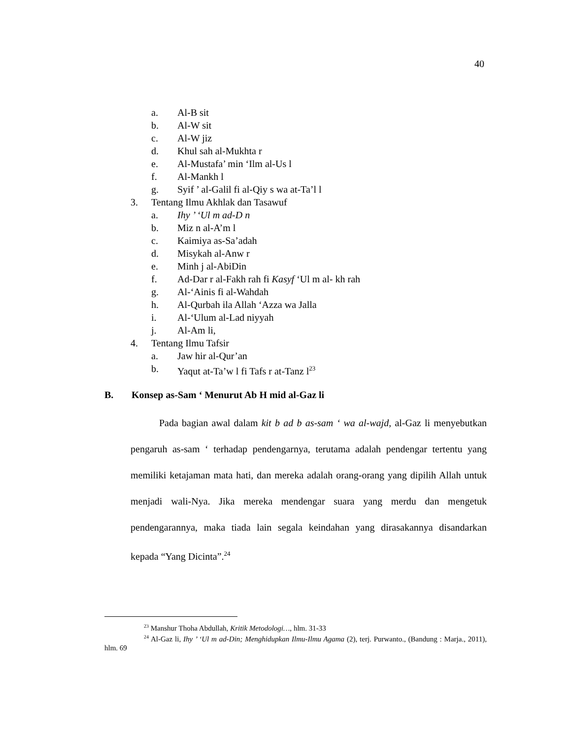40
a. Al-B sit
b. Al-W sit
c. Al-W jiz
d. Khul sah al-Mukhta r
e. Al-Mustafa’ min ‘Ilm al-Us l
f. Al-Mankh l
g. Syif ’ al-Galil fi al-Qiy s wa at-Ta’l l
3. Tentang Ilmu Akhlak dan Tasawuf
a. Ihy ’ ‘Ul m ad-D n
b. Miz n al-A’m l
c. Kaimiya as-Sa’adah
d. Misykah al-Anw r
e. Minh j al-AbiDin
f. Ad-Dar r al-Fakh rah fi Kasyf ‘Ul m al- kh rah
g. Al-‘Ainis fi al-Wahdah
h. Al-Qurbah ila Allah ‘Azza wa Jalla
i. Al-‘Ulum al-Lad niyyah
j. Al-Am li,
4. Tentang Ilmu Tafsir
a. Jaw hir al-Qur’an
b. Yaqut at-Ta’w l fi Tafs r at-Tanz l<sup>23</sup>
B. Konsep as-Sam ‘ Menurut Ab H mid al-Gaz li
Pada bagian awal dalam kit b ad b as-sam ‘ wa al-wajd, al-Gaz li menyebutkan pengaruh as-sam ‘ terhadap pendengarnya, terutama adalah pendengar tertentu yang memiliki ketajaman mata hati, dan mereka adalah orang-orang yang dipilih Allah untuk menjadi wali-Nya. Jika mereka mendengar suara yang merdu dan mengetuk pendengarannya, maka tiada lain segala keindahan yang dirasakannya disandarkan kepada “Yang Dicinta”.<sup>24</sup>
<sup>23</sup> Manshur Thoha Abdullah, Kritik Metodologi…, hlm. 31-33
<sup>24</sup> Al-Gaz li, Ihy ’ ‘Ul m ad-Din; Menghidupkan Ilmu-Ilmu Agama (2), terj. Purwanto., (Bandung : Marja., 2011), hlm. 69